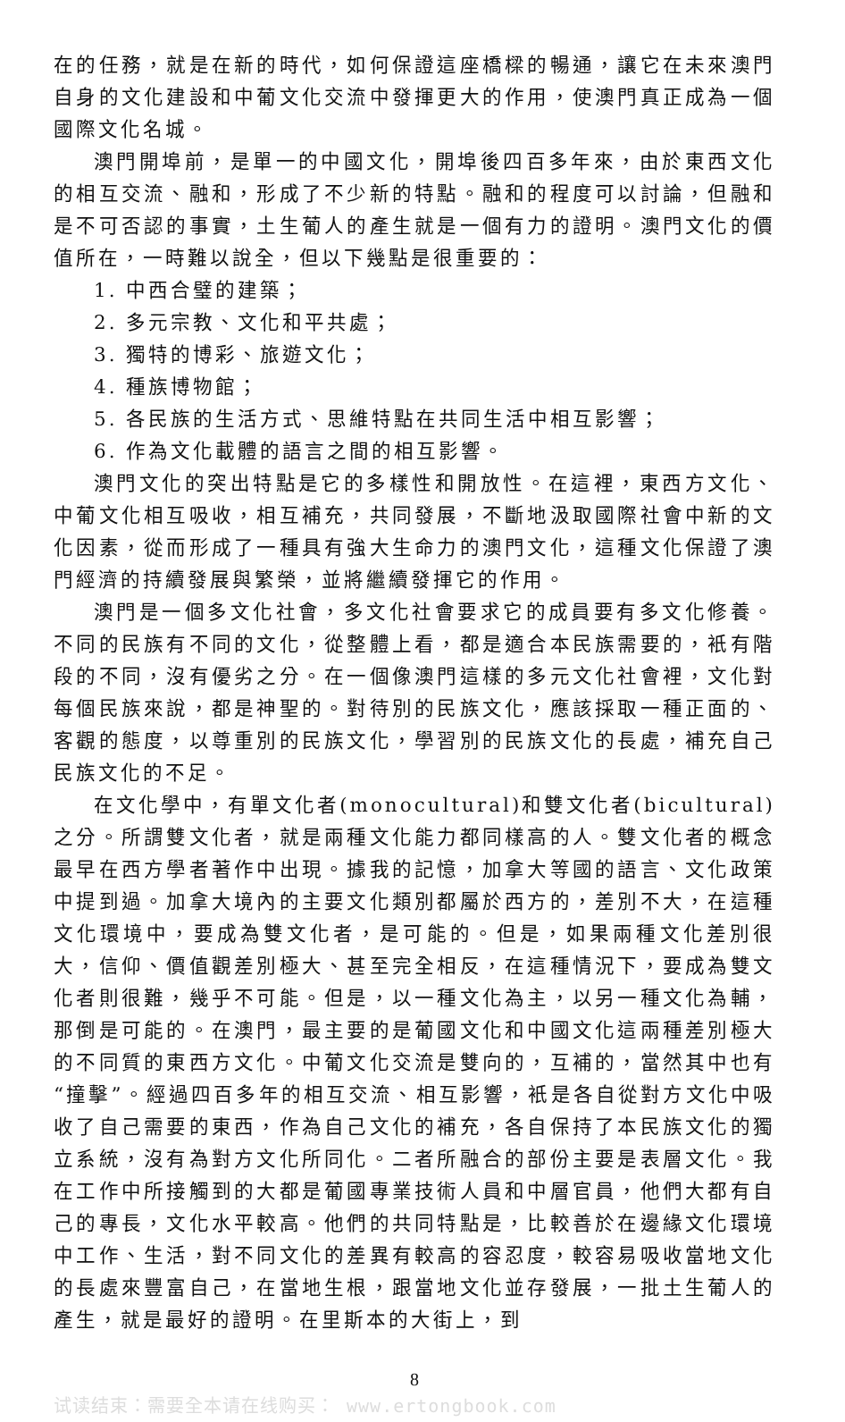在的任務，就是在新的時代，如何保證這座橋樑的暢通，讓它在未來澳門自身的文化建設和中葡文化交流中發揮更大的作用，使澳門真正成為一個國際文化名城。
澳門開埠前，是單一的中國文化，開埠後四百多年來，由於東西文化的相互交流、融和，形成了不少新的特點。融和的程度可以討論，但融和是不可否認的事實，土生葡人的產生就是一個有力的證明。澳門文化的價值所在，一時難以說全，但以下幾點是很重要的：
1. 中西合璧的建築；
2. 多元宗教、文化和平共處；
3. 獨特的博彩、旅遊文化；
4. 種族博物館；
5. 各民族的生活方式、思維特點在共同生活中相互影響；
6. 作為文化載體的語言之間的相互影響。
澳門文化的突出特點是它的多樣性和開放性。在這裡，東西方文化、中葡文化相互吸收，相互補充，共同發展，不斷地汲取國際社會中新的文化因素，從而形成了一種具有強大生命力的澳門文化，這種文化保證了澳門經濟的持續發展與繁榮，並將繼續發揮它的作用。
澳門是一個多文化社會，多文化社會要求它的成員要有多文化修養。不同的民族有不同的文化，從整體上看，都是適合本民族需要的，衹有階段的不同，沒有優劣之分。在一個像澳門這樣的多元文化社會裡，文化對每個民族來說，都是神聖的。對待別的民族文化，應該採取一種正面的、客觀的態度，以尊重別的民族文化，學習別的民族文化的長處，補充自己民族文化的不足。
在文化學中，有單文化者(monocultural)和雙文化者(bicultural)之分。所謂雙文化者，就是兩種文化能力都同樣高的人。雙文化者的概念最早在西方學者著作中出現。據我的記憶，加拿大等國的語言、文化政策中提到過。加拿大境內的主要文化類別都屬於西方的，差別不大，在這種文化環境中，要成為雙文化者，是可能的。但是，如果兩種文化差別很大，信仰、價值觀差別極大、甚至完全相反，在這種情況下，要成為雙文化者則很難，幾乎不可能。但是，以一種文化為主，以另一種文化為輔，那倒是可能的。在澳門，最主要的是葡國文化和中國文化這兩種差別極大的不同質的東西方文化。中葡文化交流是雙向的，互補的，當然其中也有“撞擊”。經過四百多年的相互交流、相互影響，衹是各自從對方文化中吸收了自己需要的東西，作為自己文化的補充，各自保持了本民族文化的獨立系統，沒有為對方文化所同化。二者所融合的部份主要是表層文化。我在工作中所接觸到的大都是葡國專業技術人員和中層官員，他們大都有自己的專長，文化水平較高。他們的共同特點是，比較善於在邊緣文化環境中工作、生活，對不同文化的差異有較高的容忍度，較容易吸收當地文化的長處來豐富自己，在當地生根，跟當地文化並存發展，一批土生葡人的產生，就是最好的證明。在里斯本的大街上，到
8
试读结束：需要全本请在线购买： www.ertongbook.com